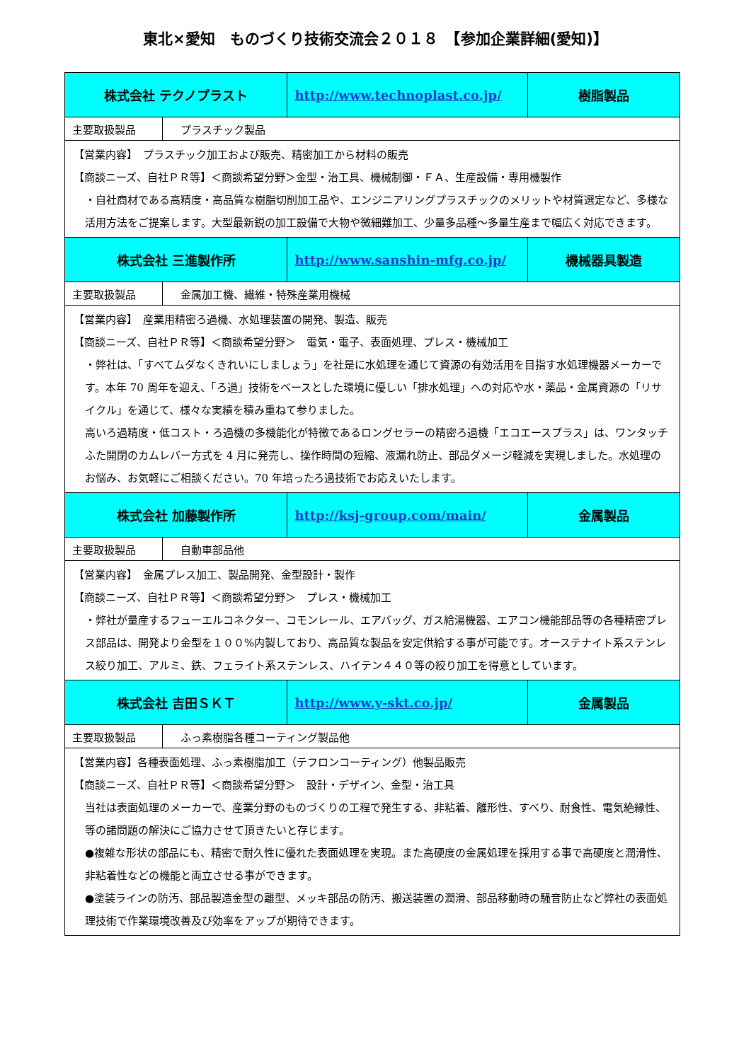東北×愛知　ものづくり技術交流会２０１８　【参加企業詳細(愛知)】
| 株式会社 テクノプラスト | | http://www.technoplast.co.jp/ | 樹脂製品 |
| 主要取扱製品 | プラスチック製品 | | |
| 【営業内容】 プラスチック加工および販売、精密加工から材料の販売 【商談ニーズ、自社ＰＲ等】＜商談希望分野＞金型・治工具、機械制御・ＦＡ、生産設備・専用機製作 ・自社商材である高精度・高品質な樹脂切削加工品や、エンジニアリングプラスチックのメリットや材質選定など、多様な活用方法をご提案します。大型最新鋭の加工設備で大物や微細難加工、少量多品種～多量生産まで幅広く対応できます。 | | | |
| 株式会社 三進製作所 | | http://www.sanshin-mfg.co.jp/ | 機械器具製造 |
| 主要取扱製品 | 金属加工機、繊維・特殊産業用機械 | | |
| 【営業内容】 産業用精密ろ過機、水処理装置の開発、製造、販売 【商談ニーズ、自社ＰＲ等】＜商談希望分野＞ 電気・電子、表面処理、プレス・機械加工 ・弊社は、「すべてムダなくきれいにしましょう」を社是に水処理を通じて資源の有効活用を目指す水処理機器メーカーです。本年 70 周年を迎え、「ろ過」技術をベースとした環境に優しい「排水処理」への対応や水・薬品・金属資源の「リサイクル」を通じて、様々な実績を積み重ねて参りました。 高いろ過精度・低コスト・ろ過機の多機能化が特徴であるロングセラーの精密ろ過機「エコエースプラス」は、ワンタッチふた開閉のカムレバー方式を 4 月に発売し、操作時間の短縮、液漏れ防止、部品ダメージ軽減を実現しました。水処理のお悩み、お気軽にご相談ください。70 年培ったろ過技術でお応えいたします。 | | | |
| 株式会社 加藤製作所 | | http://ksj-group.com/main/ | 金属製品 |
| 主要取扱製品 | 自動車部品他 | | |
| 【営業内容】 金属プレス加工、製品開発、金型設計・製作 【商談ニーズ、自社ＰＲ等】＜商談希望分野＞ プレス・機械加工 ・弊社が量産するフューエルコネクター、コモンレール、エアバッグ、ガス給湯機器、エアコン機能部品等の各種精密プレス部品は、開発より金型を１００%内製しており、高品質な製品を安定供給する事が可能です。オーステナイト系ステンレス絞り加工、アルミ、鉄、フェライト系ステンレス、ハイテン４４０等の絞り加工を得意としています。 | | | |
| 株式会社 吉田ＳＫＴ | | http://www.y-skt.co.jp/ | 金属製品 |
| 主要取扱製品 | ふっ素樹脂各種コーティング製品他 | | |
| 【営業内容】各種表面処理、ふっ素樹脂加工（テフロンコーティング）他製品販売 【商談ニーズ、自社ＰＲ等】＜商談希望分野＞ 設計・デザイン、金型・治工具 当社は表面処理のメーカーで、産業分野のものづくりの工程で発生する、非粘着、離形性、すべり、耐食性、電気絶縁性、等の諸問題の解決にご協力させて頂きたいと存じます。 ●複雑な形状の部品にも、精密で耐久性に優れた表面処理を実現。また高硬度の金属処理を採用する事で高硬度と潤滑性、非粘着性などの機能と両立させる事ができます。 ●塗装ラインの防汚、部品製造金型の離型、メッキ部品の防汚、搬送装置の潤滑、部品移動時の騒音防止など弊社の表面処理技術で作業環境改善及び効率をアップが期待できます。 | | | |